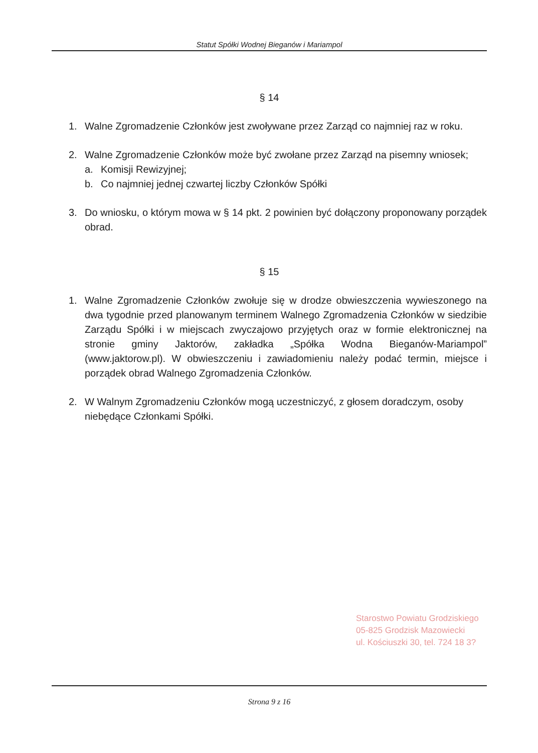Statut Spółki Wodnej Bieganów i Mariampol
§ 14
1. Walne Zgromadzenie Członków jest zwoływane przez Zarząd co najmniej raz w roku.
2. Walne Zgromadzenie Członków może być zwołane przez Zarząd na pisemny wniosek;
a. Komisji Rewizyjnej;
b. Co najmniej jednej czwartej liczby Członków Spółki
3. Do wniosku, o którym mowa w § 14 pkt. 2 powinien być dołączony proponowany porządek obrad.
§ 15
1. Walne Zgromadzenie Członków zwołuje się w drodze obwieszczenia wywieszonego na dwa tygodnie przed planowanym terminem Walnego Zgromadzenia Członków w siedzibie Zarządu Spółki i w miejscach zwyczajowo przyjętych oraz w formie elektronicznej na stronie gminy Jaktorów, zakładka „Spółka Wodna Bieganów-Mariampol” (www.jaktorow.pl). W obwieszczeniu i zawiadomieniu należy podać termin, miejsce i porządek obrad Walnego Zgromadzenia Członków.
2. W Walnym Zgromadzeniu Członków mogą uczestniczyć, z głosem doradczym, osoby niebędące Członkami Spółki.
Starostwo Powiatu Grodziskiego
05-825 Grodzisk Mazowiecki
ul. Kościuszki 30, tel. 724 18 3?
Strona 9 z 16